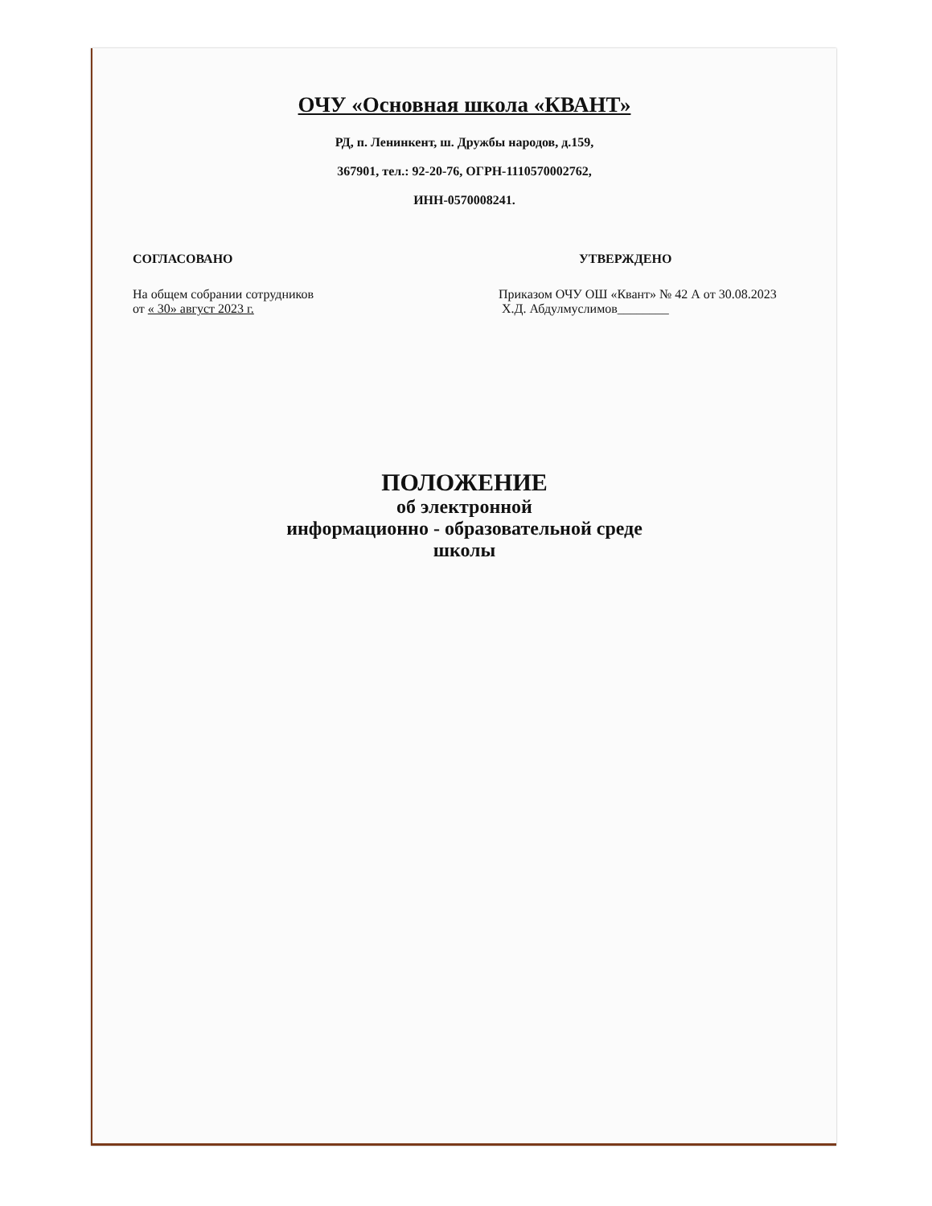ОЧУ «Основная школа «КВАНТ»
РД, п. Ленинкент, ш. Дружбы народов, д.159,
367901, тел.: 92-20-76, ОГРН-1110570002762,
ИНН-0570008241.
СОГЛАСОВАНО
На общем собрании сотрудников
от « 30» август 2023 г.
УТВЕРЖДЕНО
Приказом ОЧУ ОШ «Квант» № 42 А от 30.08.2023
Х.Д. Абдулмуслимов________
ПОЛОЖЕНИЕ
об электронной
информационно - образовательной среде
школы